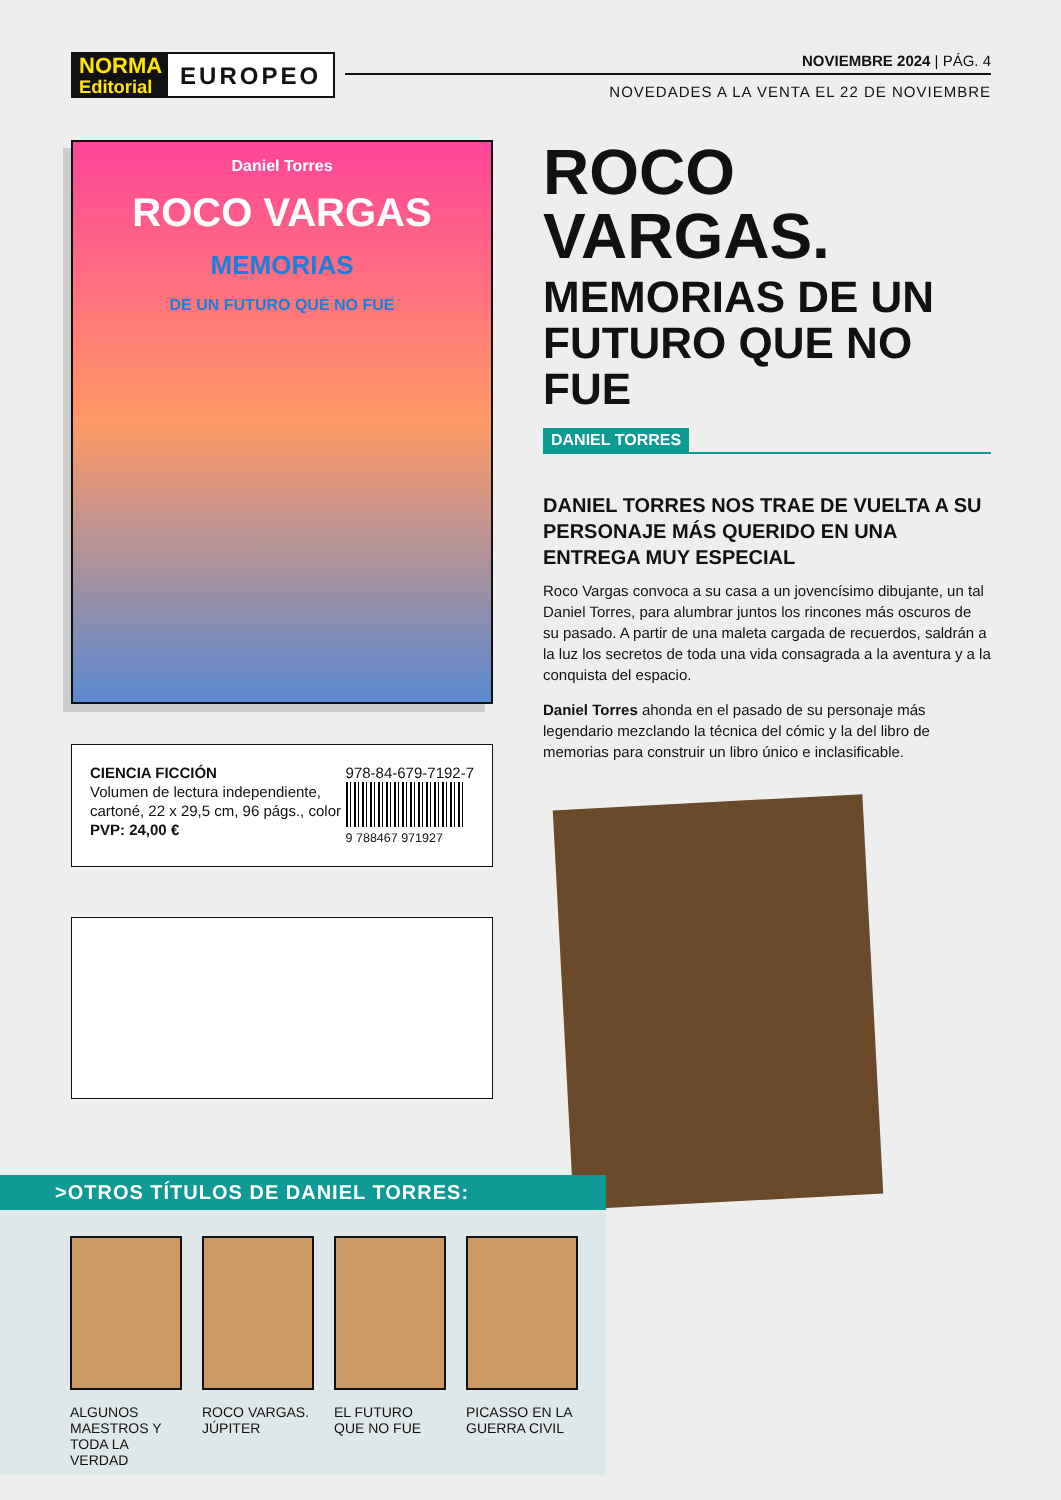NORMA
Editorial
EUROPEO
NOVIEMBRE 2024 | PÁG. 4
NOVEDADES A LA VENTA EL 22 DE NOVIEMBRE
Daniel Torres
ROCO VARGAS
MEMORIAS
DE UN FUTURO QUE NO FUE
CIENCIA FICCIÓN
Volumen de lectura independiente,
cartoné, 22 x 29,5 cm, 96 págs., color
PVP: 24,00 €
978-84-679-7192-7
9 788467 971927
ROCO VARGAS.
MEMORIAS DE UN FUTURO QUE NO FUE
DANIEL TORRES
DANIEL TORRES NOS TRAE DE VUELTA A SU PERSONAJE MÁS QUERIDO EN UNA ENTREGA MUY ESPECIAL
Roco Vargas convoca a su casa a un jovencísimo dibujante, un tal Daniel Torres, para alumbrar juntos los rincones más oscuros de su pasado. A partir de una maleta cargada de recuerdos, saldrán a la luz los secretos de toda una vida consagrada a la aventura y a la conquista del espacio.
Daniel Torres ahonda en el pasado de su personaje más legendario mezclando la técnica del cómic y la del libro de memorias para construir un libro único e inclasificable.
>OTROS TÍTULOS DE DANIEL TORRES:
ALGUNOS MAESTROS Y TODA LA VERDAD
ROCO VARGAS. JÚPITER
EL FUTURO QUE NO FUE
PICASSO EN LA GUERRA CIVIL